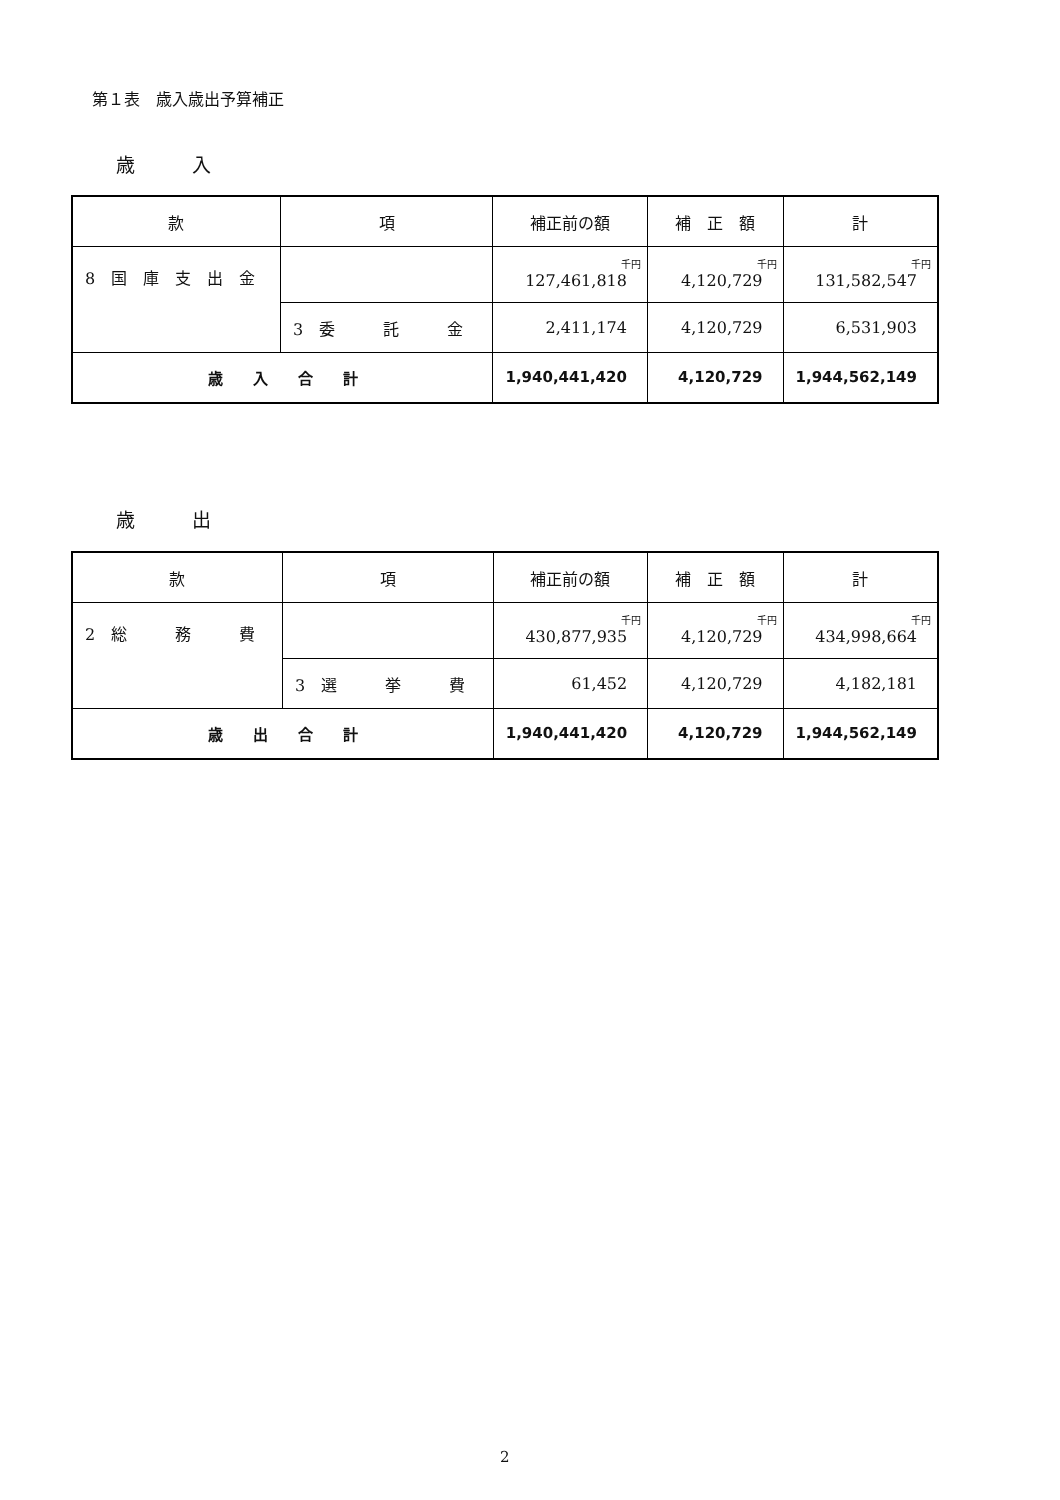第１表　歳入歳出予算補正
歳　　　入
| 款 | 項 | 補正前の額 | 補 正 額 | 計 |
| --- | --- | --- | --- | --- |
| 8 国 庫 支 出 金 | | 千円 127,461,818 | 千円 4,120,729 | 千円 131,582,547 |
| | 3 委 託 金 | 2,411,174 | 4,120,729 | 6,531,903 |
| 歳 入 合 計 | | 1,940,441,420 | 4,120,729 | 1,944,562,149 |
歳　　　出
| 款 | 項 | 補正前の額 | 補 正 額 | 計 |
| --- | --- | --- | --- | --- |
| 2 総 務 費 | | 千円 430,877,935 | 千円 4,120,729 | 千円 434,998,664 |
| | 3 選 挙 費 | 61,452 | 4,120,729 | 4,182,181 |
| 歳 出 合 計 | | 1,940,441,420 | 4,120,729 | 1,944,562,149 |
2